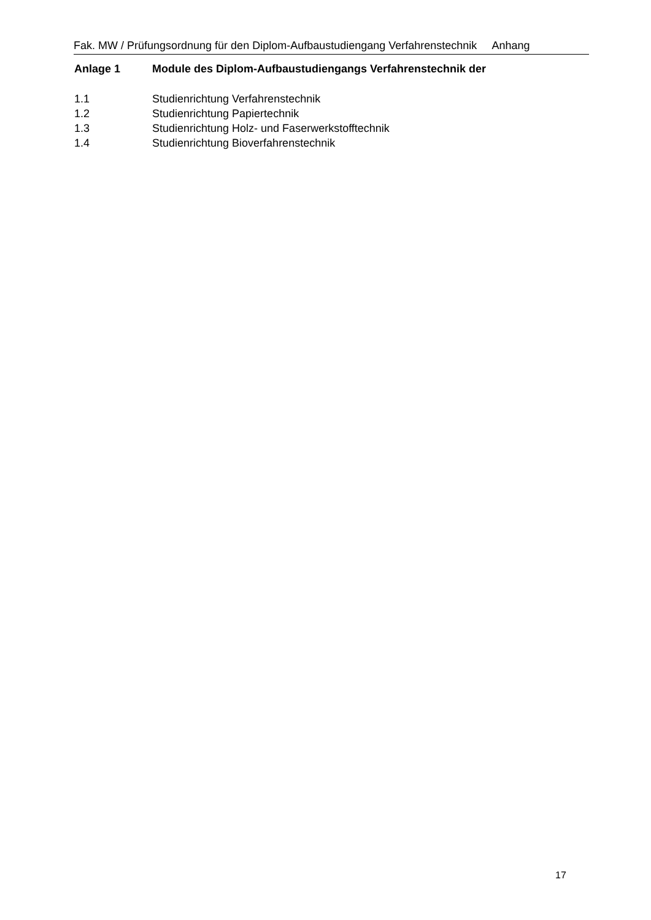Fak. MW / Prüfungsordnung für den Diplom-Aufbaustudiengang Verfahrenstechnik Anhang
Anlage 1 Module des Diplom-Aufbaustudiengangs Verfahrenstechnik der
1.1 Studienrichtung Verfahrenstechnik
1.2 Studienrichtung Papiertechnik
1.3 Studienrichtung Holz- und Faserwerkstofftechnik
1.4 Studienrichtung Bioverfahrenstechnik
17